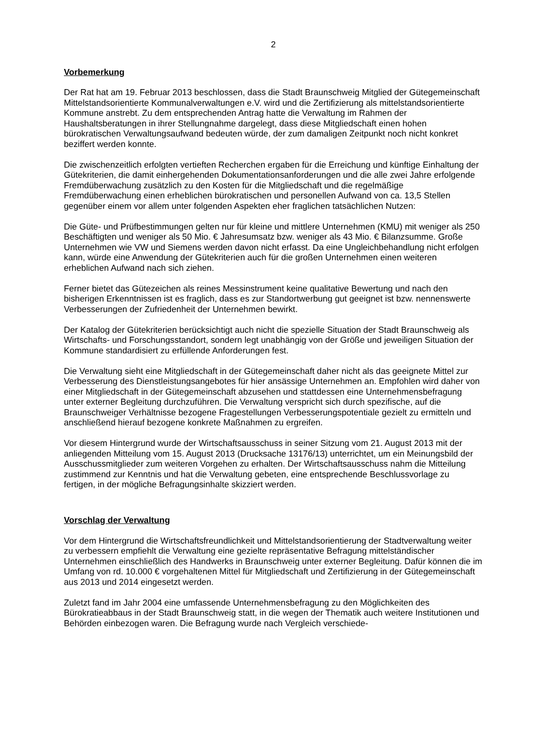2
Vorbemerkung
Der Rat hat am 19. Februar 2013 beschlossen, dass die Stadt Braunschweig Mitglied der Gütegemeinschaft Mittelstandsorientierte Kommunalverwaltungen e.V. wird und die Zertifizierung als mittelstandsorientierte Kommune anstrebt. Zu dem entsprechenden Antrag hatte die Verwaltung im Rahmen der Haushaltsberatungen in ihrer Stellungnahme dargelegt, dass diese Mitgliedschaft einen hohen bürokratischen Verwaltungsaufwand bedeuten würde, der zum damaligen Zeitpunkt noch nicht konkret beziffert werden konnte.
Die zwischenzeitlich erfolgten vertieften Recherchen ergaben für die Erreichung und künftige Einhaltung der Gütekriterien, die damit einhergehenden Dokumentationsanforderungen und die alle zwei Jahre erfolgende Fremdüberwachung zusätzlich zu den Kosten für die Mitgliedschaft und die regelmäßige Fremdüberwachung einen erheblichen bürokratischen und personellen Aufwand von ca. 13,5 Stellen gegenüber einem vor allem unter folgenden Aspekten eher fraglichen tatsächlichen Nutzen:
Die Güte- und Prüfbestimmungen gelten nur für kleine und mittlere Unternehmen (KMU) mit weniger als 250 Beschäftigten und weniger als 50 Mio. € Jahresumsatz bzw. weniger als 43 Mio. € Bilanzsumme. Große Unternehmen wie VW und Siemens werden davon nicht erfasst. Da eine Ungleichbehandlung nicht erfolgen kann, würde eine Anwendung der Gütekriterien auch für die großen Unternehmen einen weiteren erheblichen Aufwand nach sich ziehen.
Ferner bietet das Gütezeichen als reines Messinstrument keine qualitative Bewertung und nach den bisherigen Erkenntnissen ist es fraglich, dass es zur Standortwerbung gut geeignet ist bzw. nennenswerte Verbesserungen der Zufriedenheit der Unternehmen bewirkt.
Der Katalog der Gütekriterien berücksichtigt auch nicht die spezielle Situation der Stadt Braunschweig als Wirtschafts- und Forschungsstandort, sondern legt unabhängig von der Größe und jeweiligen Situation der Kommune standardisiert zu erfüllende Anforderungen fest.
Die Verwaltung sieht eine Mitgliedschaft in der Gütegemeinschaft daher nicht als das geeignete Mittel zur Verbesserung des Dienstleistungsangebotes für hier ansässige Unternehmen an. Empfohlen wird daher von einer Mitgliedschaft in der Gütegemeinschaft abzusehen und stattdessen eine Unternehmensbefragung unter externer Begleitung durchzuführen. Die Verwaltung verspricht sich durch spezifische, auf die Braunschweiger Verhältnisse bezogene Fragestellungen Verbesserungspotentiale gezielt zu ermitteln und anschließend hierauf bezogene konkrete Maßnahmen zu ergreifen.
Vor diesem Hintergrund wurde der Wirtschaftsausschuss in seiner Sitzung vom 21. August 2013 mit der anliegenden Mitteilung vom 15. August 2013 (Drucksache 13176/13) unterrichtet, um ein Meinungsbild der Ausschussmitglieder zum weiteren Vorgehen zu erhalten. Der Wirtschaftsausschuss nahm die Mitteilung zustimmend zur Kenntnis und hat die Verwaltung gebeten, eine entsprechende Beschlussvorlage zu fertigen, in der mögliche Befragungsinhalte skizziert werden.
Vorschlag der Verwaltung
Vor dem Hintergrund die Wirtschaftsfreundlichkeit und Mittelstandsorientierung der Stadtverwaltung weiter zu verbessern empfiehlt die Verwaltung eine gezielte repräsentative Befragung mittelständischer Unternehmen einschließlich des Handwerks in Braunschweig unter externer Begleitung. Dafür können die im Umfang von rd. 10.000 € vorgehaltenen Mittel für Mitgliedschaft und Zertifizierung in der Gütegemeinschaft aus 2013 und 2014 eingesetzt werden.
Zuletzt fand im Jahr 2004 eine umfassende Unternehmensbefragung zu den Möglichkeiten des Bürokratieabbaus in der Stadt Braunschweig statt, in die wegen der Thematik auch weitere Institutionen und Behörden einbezogen waren. Die Befragung wurde nach Vergleich verschiede-